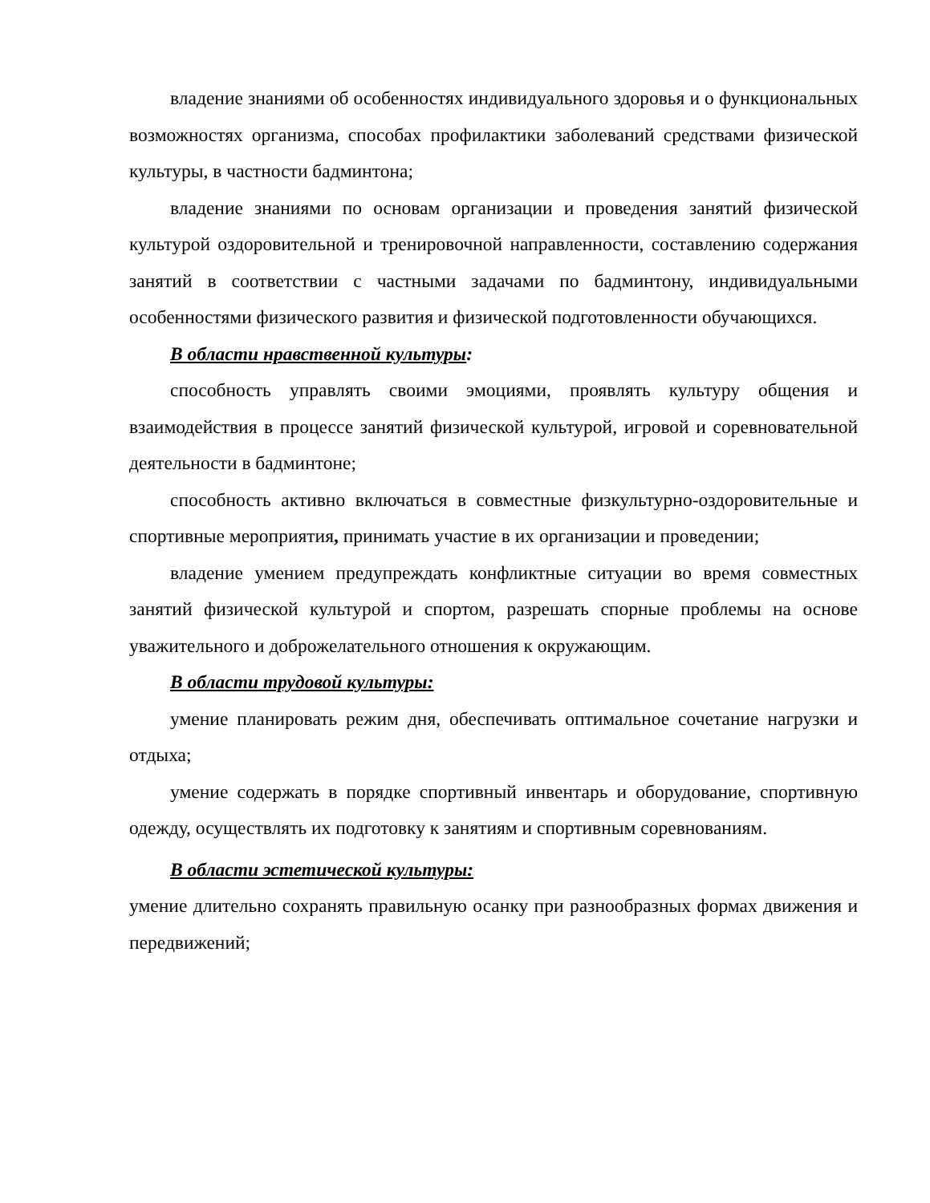владение знаниями об особенностях индивидуального здоровья и о функциональных возможностях организма, способах профилактики заболеваний средствами физической культуры, в частности бадминтона;
владение знаниями по основам организации и проведения занятий физической культурой оздоровительной и тренировочной направленности, составлению содержания занятий в соответствии с частными задачами по бадминтону, индивидуальными особенностями физического развития и физической подготовленности обучающихся.
В области нравственной культуры:
способность управлять своими эмоциями, проявлять культуру общения и взаимодействия в процессе занятий физической культурой, игровой и соревновательной деятельности в бадминтоне;
способность активно включаться в совместные физкультурно-оздоровительные и спортивные мероприятия, принимать участие в их организации и проведении;
владение умением предупреждать конфликтные ситуации во время совместных занятий физической культурой и спортом, разрешать спорные проблемы на основе уважительного и доброжелательного отношения к окружающим.
В области трудовой культуры:
умение планировать режим дня, обеспечивать оптимальное сочетание нагрузки и отдыха;
умение содержать в порядке спортивный инвентарь и оборудование, спортивную одежду, осуществлять их подготовку к занятиям и спортивным соревнованиям.
В области эстетической культуры:
умение длительно сохранять правильную осанку при разнообразных формах движения и передвижений;